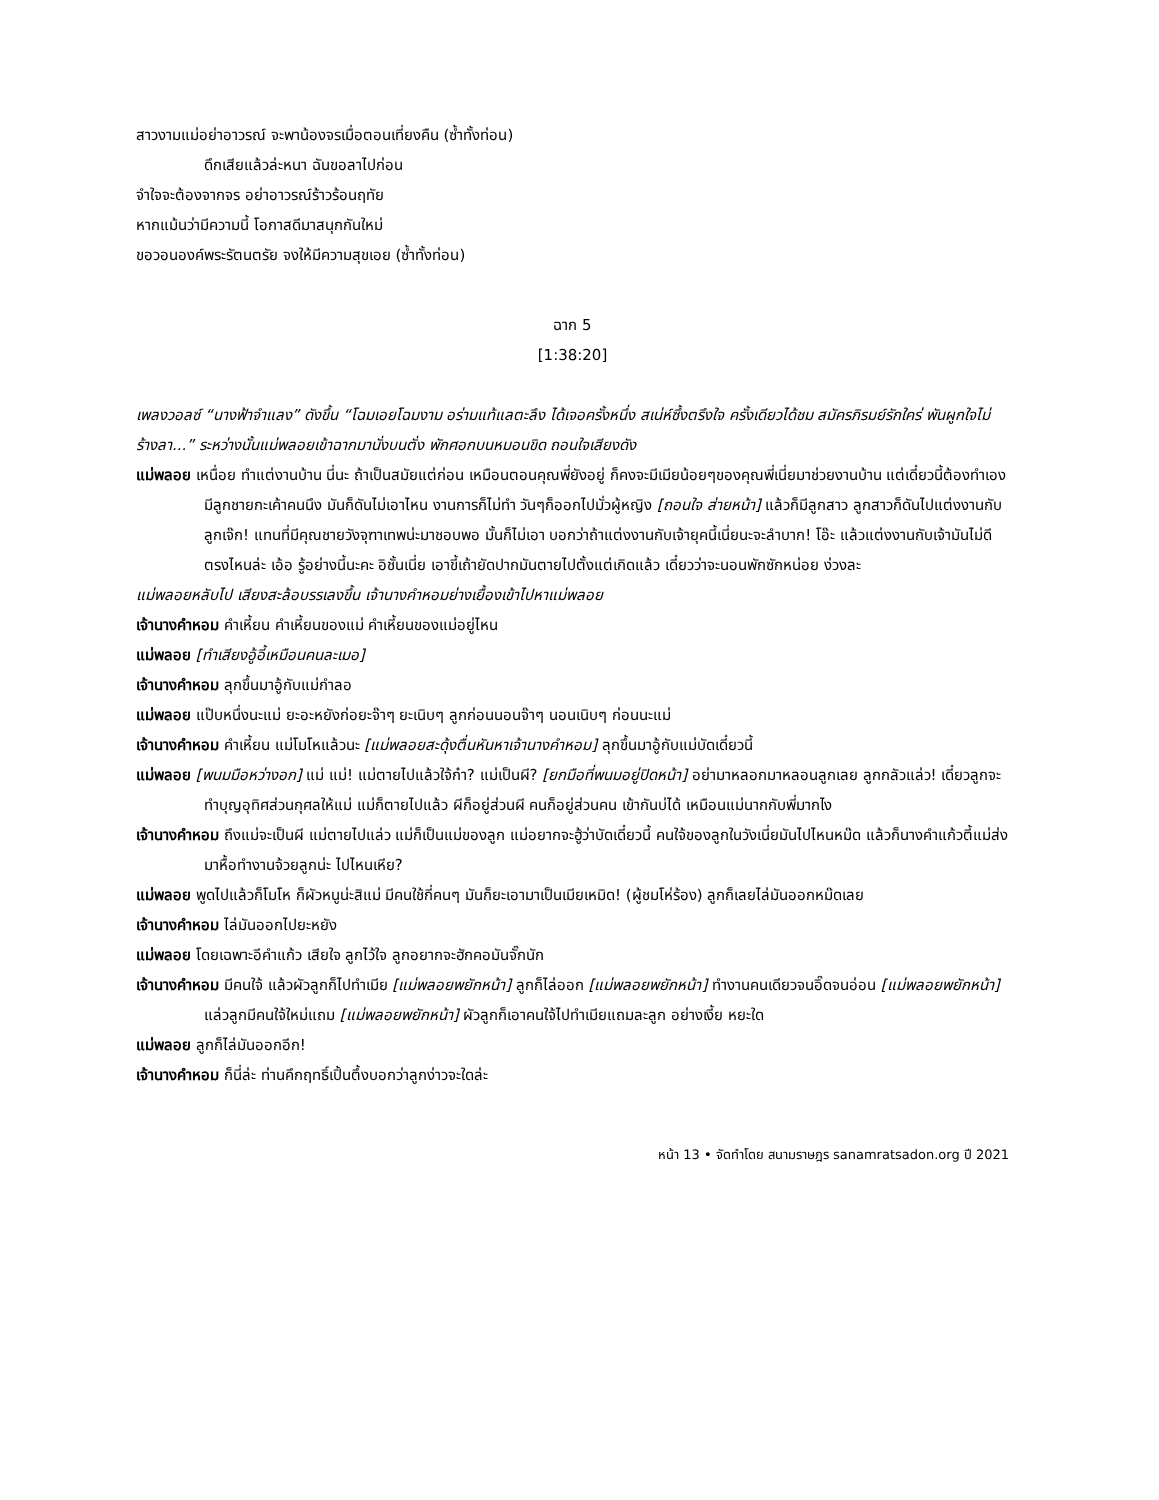สาวงามแม่อย่าอาวรณ์ จะพาน้องจรเมื่อตอนเที่ยงคืน (ซ้ำทั้งท่อน)
ดึกเสียแล้วล่ะหนา ฉันขอลาไปก่อน
จำใจจะต้องจากจร อย่าอาวรณ์ร้าวร้อนฤทัย
หากแม้นว่ามีความนี้ โอกาสดีมาสนุกกันใหม่
ขอวอนองค์พระรัตนตรัย จงให้มีความสุขเอย (ซ้ำทั้งท่อน)
ฉาก 5
[1:38:20]
เพลงวอลซ์ “นางฟ้าจำแลง” ดังขึ้น “โฉมเอยโฉมงาม อร่ามแท้แลตะลึง ได้เจอครั้งหนึ่ง สเน่ห์ซึ้งตรึงใจ ครั้งเดียวได้ชม สมัครภิรมย์รักใคร่ พันผูกใจไม่ร้างลา...” ระหว่างนั้นแม่พลอยเข้าฉากมานั่งบนตั่ง พักศอกบนหมอนขิด ถอนใจเสียงดัง
แม่พลอย เหนื่อย ทำแต่งานบ้าน นี่นะ ถ้าเป็นสมัยแต่ก่อน เหมือนตอนคุณพี่ยังอยู่ ก็คงจะมีเมียน้อยๆของคุณพี่เนี่ยมาช่วยงานบ้าน แต่เดี๋ยวนี้ต้องทำเอง มีลูกชายกะเค้าคนนึง มันก็ดันไม่เอาไหน งานการก็ไม่ทำ วันๆก็ออกไปมั่วผู้หญิง [ถอนใจ ส่ายหน้า] แล้วก็มีลูกสาว ลูกสาวก็ดันไปแต่งงานกับลูกเจ๊ก! แทนที่มีคุณชายวังจุฑาเทพน่ะมาชอบพอ มั้นก็ไม่เอา บอกว่าถ้าแต่งงานกับเจ้ายุคนี้เนี่ยนะจะลำบาก! โอ๊ะ แล้วแต่งงานกับเจ้ามันไม่ดีตรงไหนล่ะ เอ้อ รู้อย่างนี้นะคะ อิชั้นเนี่ย เอาขี้เถ้ายัดปากมันตายไปตั้งแต่เกิดแล้ว เดี๋ยวว่าจะนอนพักซักหน่อย ง่วงละ
แม่พลอยหลับไป เสียงสะล้อบรรเลงขึ้น เจ้านางคำหอมย่างเยื้องเข้าไปหาแม่พลอย
เจ้านางคำหอม คำเหี้ยน คำเหี้ยนของแม่ คำเหี้ยนของแม่อยู่ไหน
แม่พลอย [ทำเสียงอู้อี้เหมือนคนละเมอ]
เจ้านางคำหอม ลุกขึ้นมาอู้กับแม่กำลอ
แม่พลอย แป๊บหนึ่งนะแม่ ยะอะหยังก่อยะจ๊าๆ ยะเนิบๆ ลูกก่อนนอนจ๊าๆ นอนเนิบๆ ก่อนนะแม่
เจ้านางคำหอม คำเหี้ยน แม่โมโหแล้วนะ [แม่พลอยสะดุ้งตื่นหันหาเจ้านางคำหอม] ลุกขึ้นมาอู้กับแม่บัดเดี๋ยวนี้
แม่พลอย [พนมมือหว่างอก] แม่ แม่! แม่ตายไปแล้วใจ้ก๋า? แม่เป็นผี? [ยกมือที่พนมอยู่ปิดหน้า] อย่ามาหลอกมาหลอนลูกเลย ลูกกลัวแล่ว! เดี๋ยวลูกจะทำบุญอุทิศส่วนกุศลให้แม่ แม่ก็ตายไปแล้ว ผีก็อยู่ส่วนผี คนก็อยู่ส่วนคน เข้ากันบ่ได้ เหมือนแม่นากกับพี่มากไง
เจ้านางคำหอม ถึงแม่จะเป็นผี แม่ตายไปแล่ว แม่ก็เป็นแม่ของลูก แม่อยากจะฮู้ว่าบัดเดี๋ยวนี้ คนใจ้ของลูกในวังเนี่ยมันไปไหนหม๊ด แล้วก็นางคำแก้วตี้แม่ส่งมาหื้อทำงานจ้วยลูกน่ะ ไปไหนเหีย?
แม่พลอย พูดไปแล้วก็โมโห ก็ผัวหนูน่ะสิแม่ มีคนใช้กี่คนๆ มันก็ยะเอามาเป็นเมียเหมิด! (ผู้ชมโห่ร้อง) ลูกก็เลยไล่มันออกหม๊ดเลย
เจ้านางคำหอม ไล่มันออกไปยะหยัง
แม่พลอย โดยเฉพาะอีคำแก้ว เสียใจ ลูกไว้ใจ ลูกอยากจะฮักคอมันจั๊กนัก
เจ้านางคำหอม มีคนใจ้ แล้วผัวลูกก็ไปทำเมีย [แม่พลอยพยักหน้า] ลูกก็ไล่ออก [แม่พลอยพยักหน้า] ทำงานคนเดียวจนอิ๊ดจนอ่อน [แม่พลอยพยักหน้า] แล่วลูกมีคนใจ้ใหม่แถม [แม่พลอยพยักหน้า] ผัวลูกก็เอาคนใจ้ไปทำเมียแถมละลูก อย่างเงี้ย หยะใด
แม่พลอย ลูกก็ไล่มันออกอีก!
เจ้านางคำหอม ก็นี่ล่ะ ท่านคึกฤทธิ์เปิ้นตึ้งบอกว่าลูกง่าวจะใดล่ะ
หน้า 13 • จัดทำโดย สนามราษฎร sanamratsadon.org ปี 2021